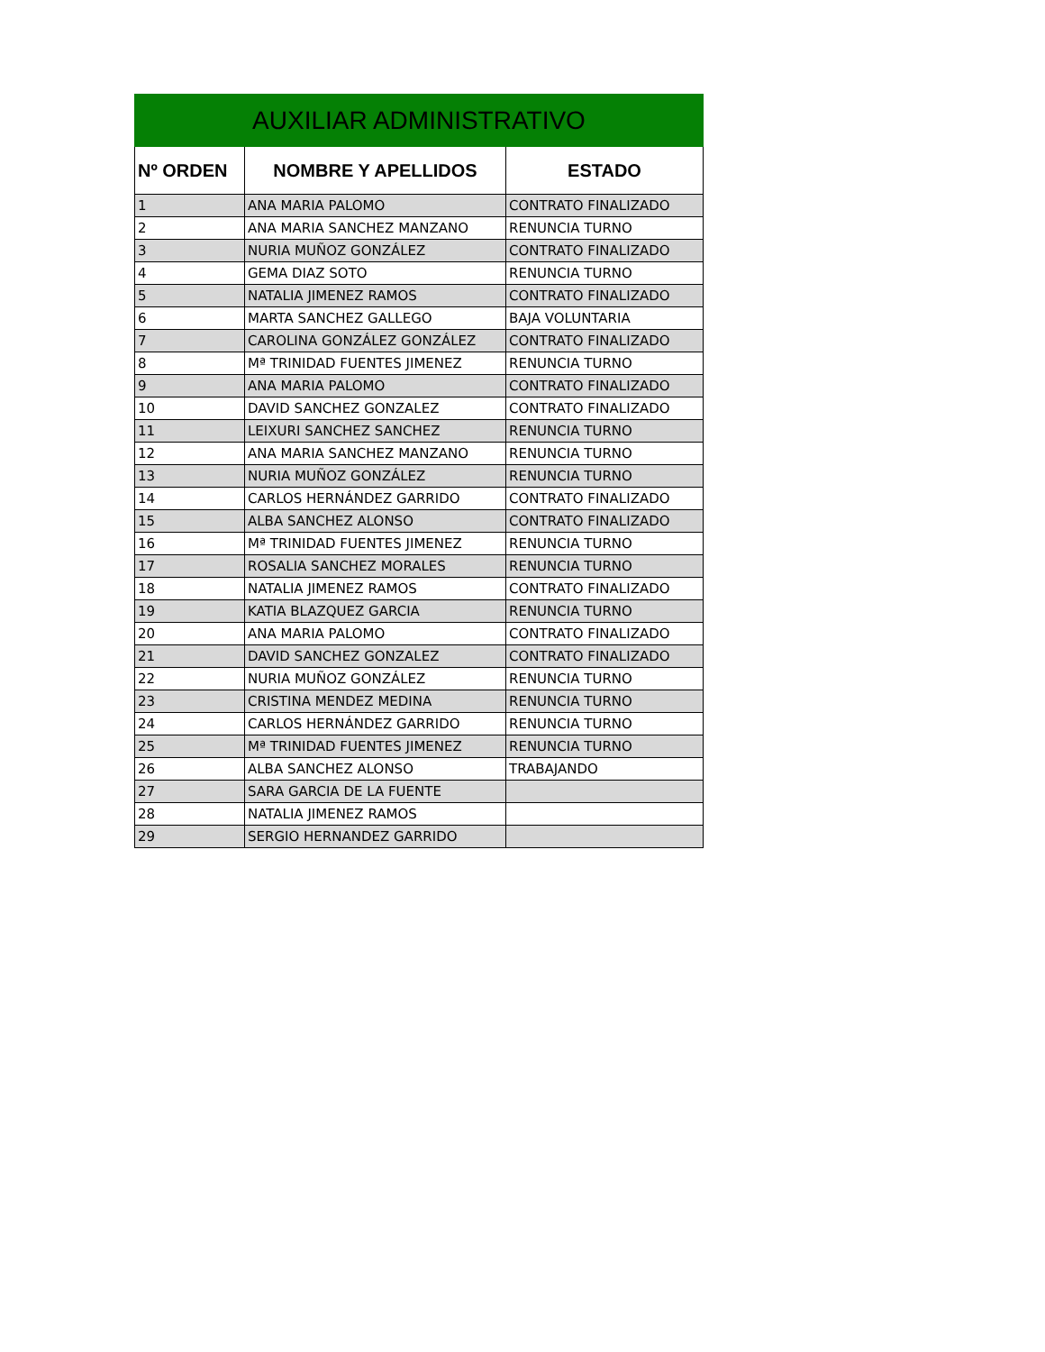| AUXILIAR ADMINISTRATIVO | | |
| Nº ORDEN | NOMBRE Y APELLIDOS | ESTADO |
| 1 | ANA MARIA PALOMO | CONTRATO FINALIZADO |
| 2 | ANA MARIA SANCHEZ MANZANO | RENUNCIA TURNO |
| 3 | NURIA MUÑOZ GONZÁLEZ | CONTRATO FINALIZADO |
| 4 | GEMA DIAZ SOTO | RENUNCIA TURNO |
| 5 | NATALIA JIMENEZ RAMOS | CONTRATO FINALIZADO |
| 6 | MARTA SANCHEZ GALLEGO | BAJA VOLUNTARIA |
| 7 | CAROLINA GONZÁLEZ GONZÁLEZ | CONTRATO FINALIZADO |
| 8 | Mª TRINIDAD FUENTES JIMENEZ | RENUNCIA TURNO |
| 9 | ANA MARIA PALOMO | CONTRATO FINALIZADO |
| 10 | DAVID SANCHEZ GONZALEZ | CONTRATO FINALIZADO |
| 11 | LEIXURI SANCHEZ SANCHEZ | RENUNCIA TURNO |
| 12 | ANA MARIA SANCHEZ MANZANO | RENUNCIA TURNO |
| 13 | NURIA MUÑOZ GONZÁLEZ | RENUNCIA TURNO |
| 14 | CARLOS HERNÁNDEZ GARRIDO | CONTRATO FINALIZADO |
| 15 | ALBA SANCHEZ ALONSO | CONTRATO FINALIZADO |
| 16 | Mª TRINIDAD FUENTES JIMENEZ | RENUNCIA TURNO |
| 17 | ROSALIA SANCHEZ MORALES | RENUNCIA TURNO |
| 18 | NATALIA JIMENEZ RAMOS | CONTRATO FINALIZADO |
| 19 | KATIA BLAZQUEZ GARCIA | RENUNCIA TURNO |
| 20 | ANA MARIA PALOMO | CONTRATO FINALIZADO |
| 21 | DAVID SANCHEZ GONZALEZ | CONTRATO FINALIZADO |
| 22 | NURIA MUÑOZ GONZÁLEZ | RENUNCIA TURNO |
| 23 | CRISTINA MENDEZ MEDINA | RENUNCIA TURNO |
| 24 | CARLOS HERNÁNDEZ GARRIDO | RENUNCIA TURNO |
| 25 | Mª TRINIDAD FUENTES JIMENEZ | RENUNCIA TURNO |
| 26 | ALBA SANCHEZ ALONSO | TRABAJANDO |
| 27 | SARA GARCIA DE LA FUENTE | |
| 28 | NATALIA JIMENEZ RAMOS | |
| 29 | SERGIO HERNANDEZ GARRIDO | |